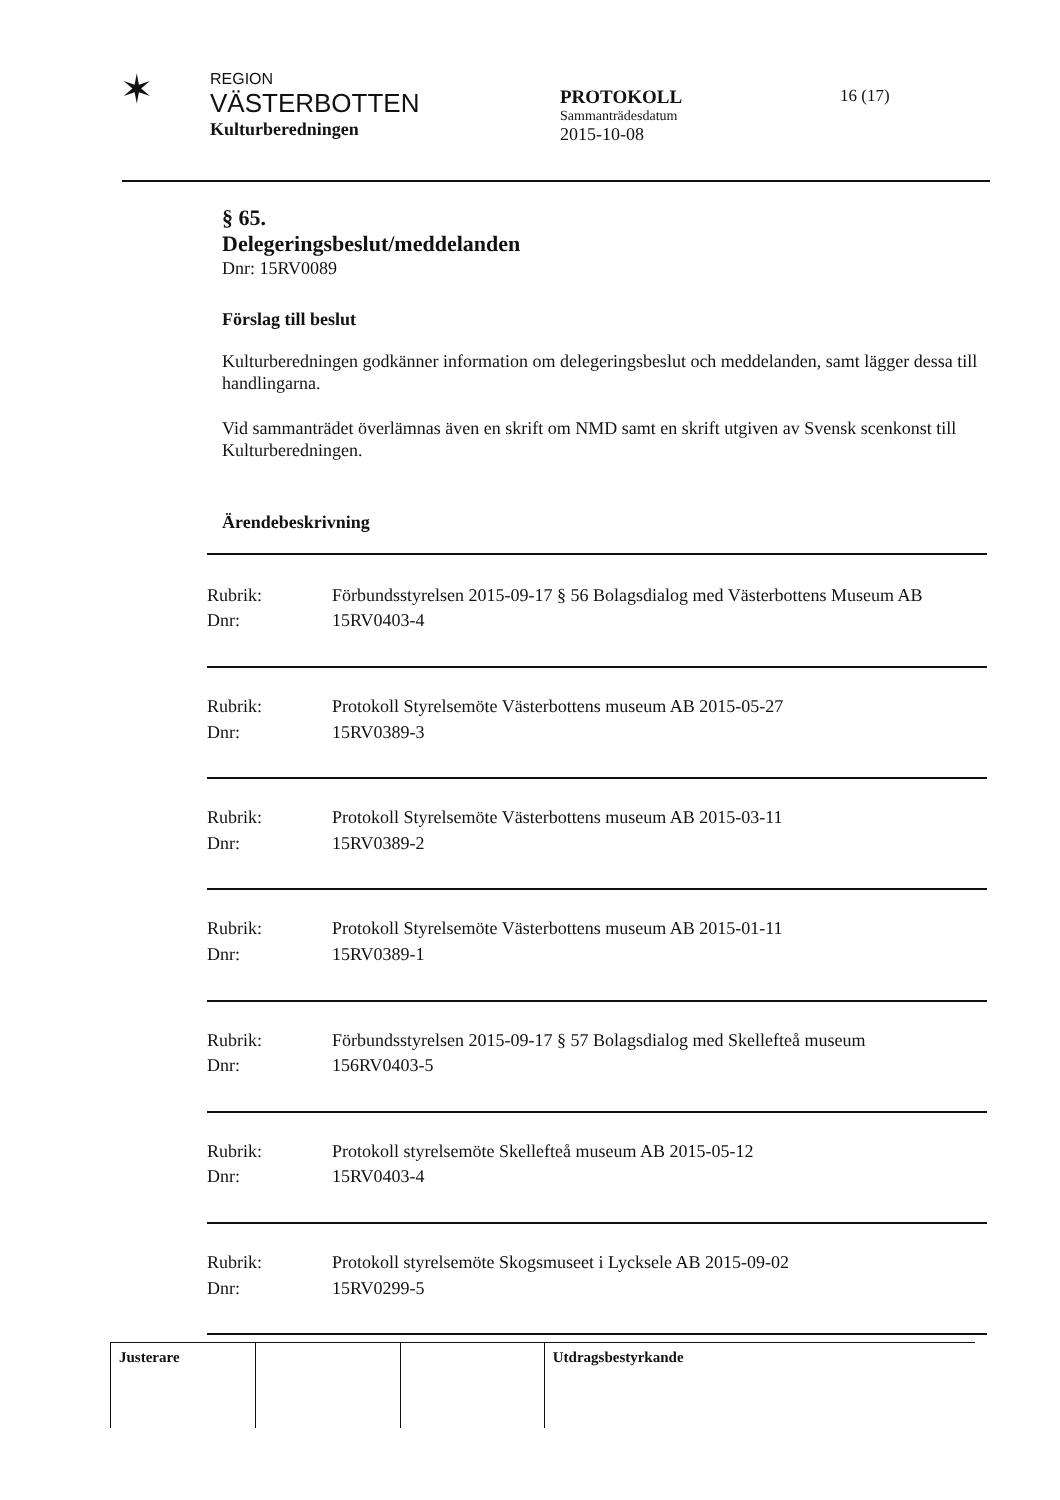✶
REGION
VÄSTERBOTTEN
Kulturberedningen
PROTOKOLL
Sammanträdesdatum
2015-10-08
16 (17)
§ 65.
Delegeringsbeslut/meddelanden
Dnr: 15RV0089
Förslag till beslut
Kulturberedningen godkänner information om delegeringsbeslut och meddelanden, samt lägger dessa till handlingarna.
Vid sammanträdet överlämnas även en skrift om NMD samt en skrift utgiven av Svensk scenkonst till Kulturberedningen.
Ärendebeskrivning
| Rubrik: | Förbundsstyrelsen 2015-09-17 § 56 Bolagsdialog med Västerbottens Museum AB |
| Dnr: | 15RV0403-4 |
| Rubrik: | Protokoll Styrelsemöte Västerbottens museum AB 2015-05-27 |
| Dnr: | 15RV0389-3 |
| Rubrik: | Protokoll Styrelsemöte Västerbottens museum AB 2015-03-11 |
| Dnr: | 15RV0389-2 |
| Rubrik: | Protokoll Styrelsemöte Västerbottens museum AB 2015-01-11 |
| Dnr: | 15RV0389-1 |
| Rubrik: | Förbundsstyrelsen 2015-09-17 § 57 Bolagsdialog med Skellefteå museum |
| Dnr: | 156RV0403-5 |
| Rubrik: | Protokoll styrelsemöte Skellefteå museum AB 2015-05-12 |
| Dnr: | 15RV0403-4 |
| Rubrik: | Protokoll styrelsemöte Skogsmuseet i Lycksele AB 2015-09-02 |
| Dnr: | 15RV0299-5 |
Justerare Utdragsbestyrkande